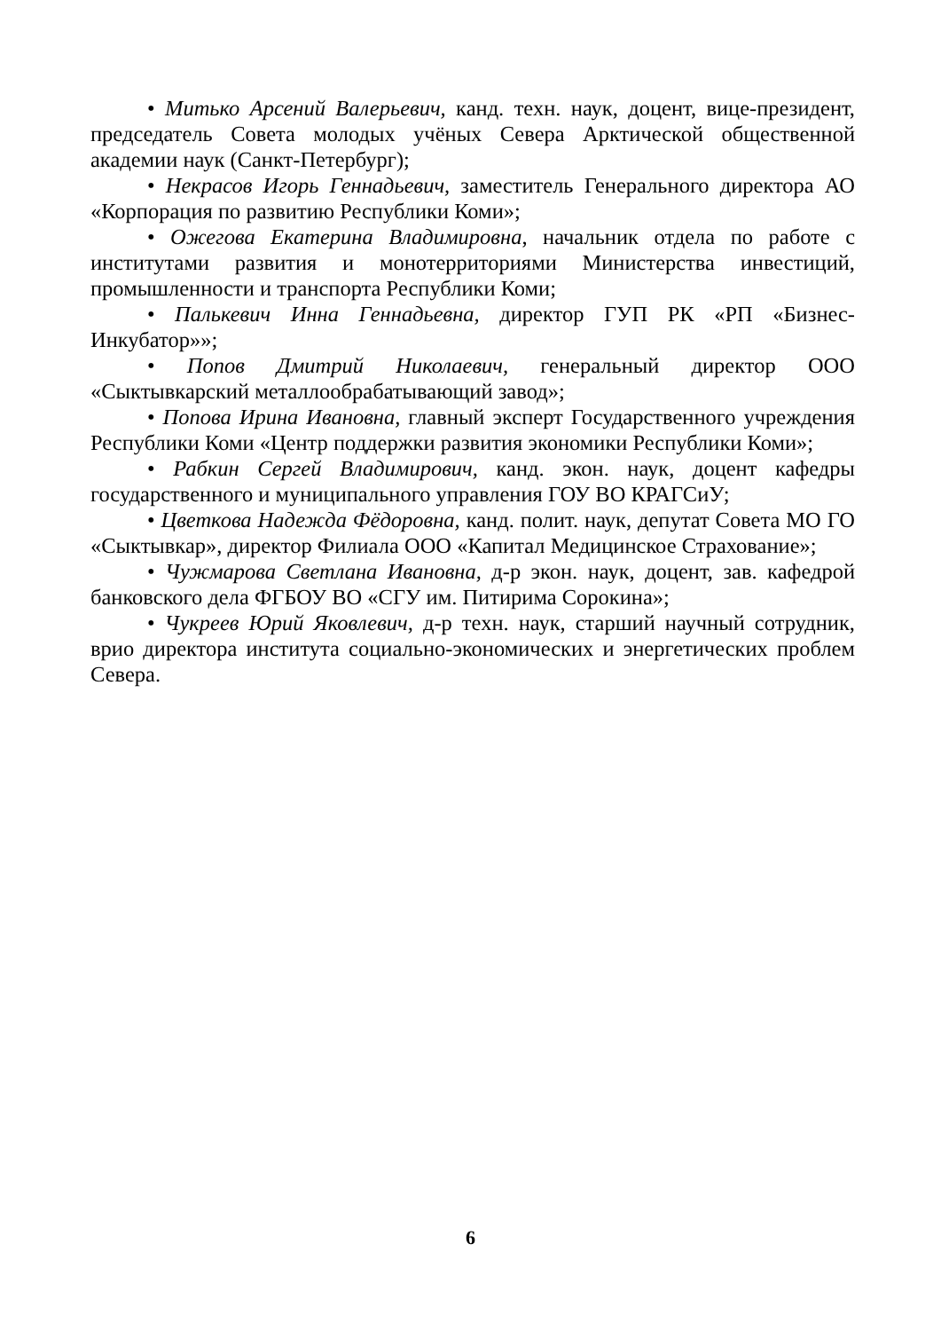• Митько Арсений Валерьевич, канд. техн. наук, доцент, вице-президент, председатель Совета молодых учёных Севера Арктической общественной академии наук (Санкт-Петербург);
• Некрасов Игорь Геннадьевич, заместитель Генерального директора АО «Корпорация по развитию Республики Коми»;
• Ожегова Екатерина Владимировна, начальник отдела по работе с институтами развития и монотерриториями Министерства инвестиций, промышленности и транспорта Республики Коми;
• Палькевич Инна Геннадьевна, директор ГУП РК «РП «Бизнес-Инкубатор»»;
• Попов Дмитрий Николаевич, генеральный директор ООО «Сыктывкарский металлообрабатывающий завод»;
• Попова Ирина Ивановна, главный эксперт Государственного учреждения Республики Коми «Центр поддержки развития экономики Республики Коми»;
• Рабкин Сергей Владимирович, канд. экон. наук, доцент кафедры государственного и муниципального управления ГОУ ВО КРАГСиУ;
• Цветкова Надежда Фёдоровна, канд. полит. наук, депутат Совета МО ГО «Сыктывкар», директор Филиала ООО «Капитал Медицинское Страхование»;
• Чужмарова Светлана Ивановна, д-р экон. наук, доцент, зав. кафедрой банковского дела ФГБОУ ВО «СГУ им. Питирима Сорокина»;
• Чукреев Юрий Яковлевич, д-р техн. наук, старший научный сотрудник, врио директора института социально-экономических и энергетических проблем Севера.
6